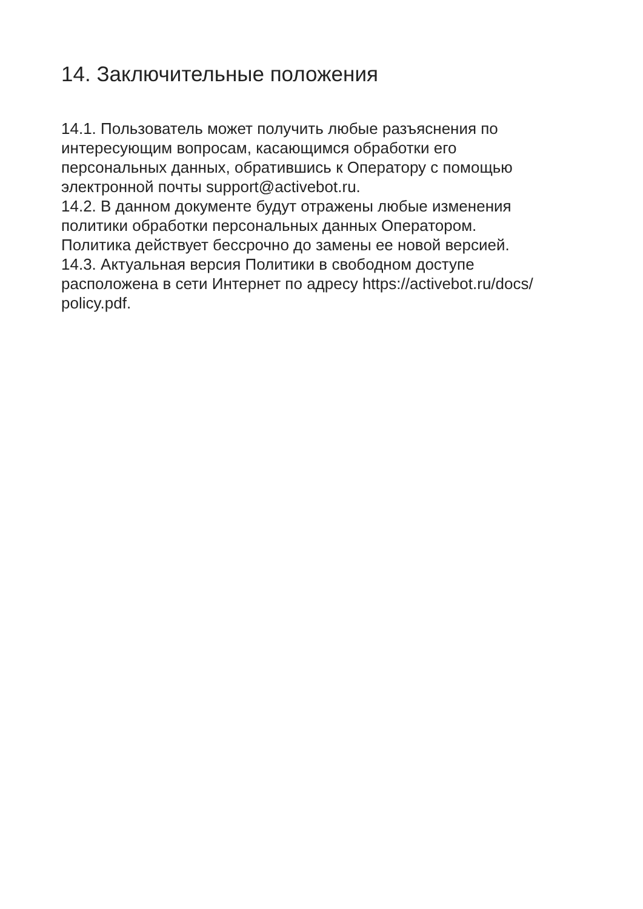14. Заключительные положения
14.1. Пользователь может получить любые разъяснения по
интересующим вопросам, касающимся обработки его
персональных данных, обратившись к Оператору с помощью
электронной почты support@activebot.ru.
14.2. В данном документе будут отражены любые изменения
политики обработки персональных данных Оператором.
Политика действует бессрочно до замены ее новой версией.
14.3. Актуальная версия Политики в свободном доступе
расположена в сети Интернет по адресу https://activebot.ru/docs/
policy.pdf.